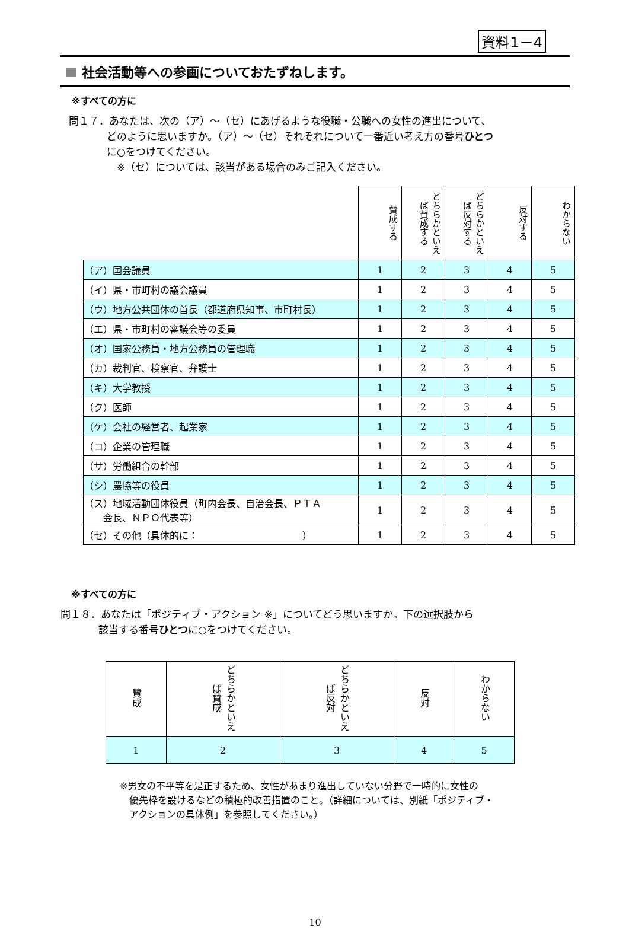資料1－4
社会活動等への参画についておたずねします。
※すべての方に
問１７．あなたは、次の（ア）～（セ）にあげるような役職・公職への女性の進出について、
どのように思いますか。（ア）～（セ）それぞれについて一番近い考え方の番号ひとつ
に○をつけてください。
　※（セ）については、該当がある場合のみご記入ください。
| | 賛成する | どちらかといえば賛成する | どちらかといえば反対する | 反対する | わからない |
| --- | --- | --- | --- | --- | --- |
| （ア）国会議員 | 1 | 2 | 3 | 4 | 5 |
| （イ）県・市町村の議会議員 | 1 | 2 | 3 | 4 | 5 |
| （ウ）地方公共団体の首長（都道府県知事、市町村長） | 1 | 2 | 3 | 4 | 5 |
| （エ）県・市町村の審議会等の委員 | 1 | 2 | 3 | 4 | 5 |
| （オ）国家公務員・地方公務員の管理職 | 1 | 2 | 3 | 4 | 5 |
| （カ）裁判官、検察官、弁護士 | 1 | 2 | 3 | 4 | 5 |
| （キ）大学教授 | 1 | 2 | 3 | 4 | 5 |
| （ク）医師 | 1 | 2 | 3 | 4 | 5 |
| （ケ）会社の経営者、起業家 | 1 | 2 | 3 | 4 | 5 |
| （コ）企業の管理職 | 1 | 2 | 3 | 4 | 5 |
| （サ）労働組合の幹部 | 1 | 2 | 3 | 4 | 5 |
| （シ）農協等の役員 | 1 | 2 | 3 | 4 | 5 |
| （ス）地域活動団体役員（町内会長、自治会長、ＰＴＡ 会長、ＮＰＯ代表等） | 1 | 2 | 3 | 4 | 5 |
| （セ）その他（具体的に： ） | 1 | 2 | 3 | 4 | 5 |
※すべての方に
問１８．あなたは「ポジティブ・アクション ※」についてどう思いますか。下の選択肢から
該当する番号ひとつに○をつけてください。
| 賛成 | どちらかといえば賛成 | どちらかといえば反対 | 反対 | わからない |
| --- | --- | --- | --- | --- |
| 1 | 2 | 3 | 4 | 5 |
※男女の不平等を是正するため、女性があまり進出していない分野で一時的に女性の
　優先枠を設けるなどの積極的改善措置のこと。（詳細については、別紙「ポジティブ・
　アクションの具体例」を参照してください。）
10